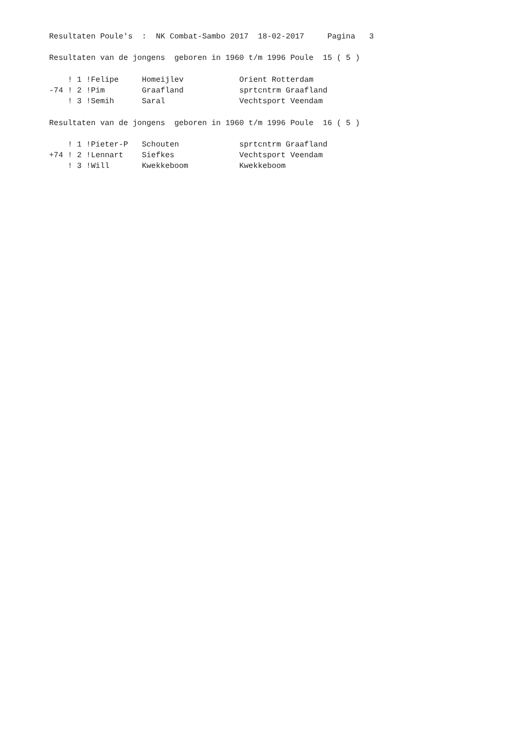Resultaten Poule's  :  NK Combat-Sambo 2017  18-02-2017     Pagina   3

  Resultaten van de jongens  geboren in 1960 t/m 1996 Poule  15 ( 5 )

      ! 1 !Felipe     Homeijlev            Orient Rotterdam
  -74 ! 2 !Pim        Graafland            sprtcntrm Graafland
      ! 3 !Semih      Saral                Vechtsport Veendam

  Resultaten van de jongens  geboren in 1960 t/m 1996 Poule  16 ( 5 )

      ! 1 !Pieter-P   Schouten             sprtcntrm Graafland
  +74 ! 2 !Lennart    Siefkes              Vechtsport Veendam
      ! 3 !Will       Kwekkeboom           Kwekkeboom